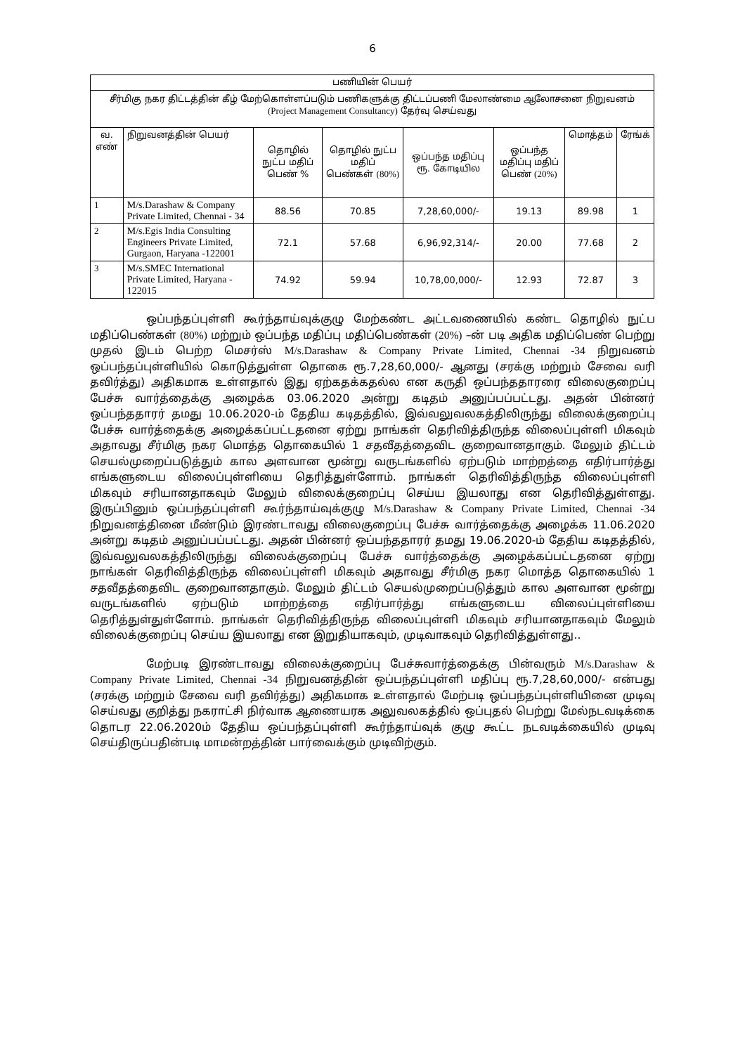6
| பணியின் பெயர் | | | | | | | |
| --- | --- | --- | --- | --- | --- | --- | --- |
| சீர்மிகு நகர திட்டத்தின் கீழ் மேற்கொள்ளப்படும் பணிகளுக்கு திட்டப்பணி மேலாண்மை ஆலோசனை நிறுவனம் (Project Management Consultancy) தேர்வு செய்வது | | | | | | | |
| வ. எண் | நிறுவனத்தின் பெயர் | தொழில் நுட்ப மதிப் பெண் % | தொழில் நுட்ப மதிப் பெண்கள் (80%) | ஒப்பந்த மதிப்பு ரூ. கோடியில | ஒப்பந்த மதிப்பு மதிப் பெண் (20%) | மொத்தம் | ரேங்க் |
| 1 | M/s.Darashaw & Company Private Limited, Chennai - 34 | 88.56 | 70.85 | 7,28,60,000/- | 19.13 | 89.98 | 1 |
| 2 | M/s.Egis India Consulting Engineers Private Limited, Gurgaon, Haryana -122001 | 72.1 | 57.68 | 6,96,92,314/- | 20.00 | 77.68 | 2 |
| 3 | M/s.SMEC International Private Limited, Haryana - 122015 | 74.92 | 59.94 | 10,78,00,000/- | 12.93 | 72.87 | 3 |
ஒப்பந்தப்புள்ளி கூர்ந்தாய்வுக்குழு மேற்கண்ட அட்டவணையில் கண்ட தொழில் நுட்ப மதிப்பெண்கள் (80%) மற்றும் ஒப்பந்த மதிப்பு மதிப்பெண்கள் (20%) –ன் படி அதிக மதிப்பெண் பெற்று முதல் இடம் பெற்ற மெசர்ஸ் M/s.Darashaw & Company Private Limited, Chennai -34 நிறுவனம் ஒப்பந்தப்புள்ளியில் கொடுத்துள்ள தொகை ரூ.7,28,60,000/- ஆனது (சரக்கு மற்றும் சேவை வரி தவிர்த்து) அதிகமாக உள்ளதால் இது ஏற்கதக்கதல்ல என கருதி ஒப்பந்ததாரரை விலைகுறைப்பு பேச்சு வார்த்தைக்கு அழைக்க 03.06.2020 அன்று கடிதம் அனுப்பப்பட்டது. அதன் பின்னர் ஒப்பந்ததாரர் தமது 10.06.2020-ம் தேதிய கடிதத்தில், இவ்வலுவலகத்திலிருந்து விலைக்குறைப்பு பேச்சு வார்த்தைக்கு அழைக்கப்பட்டதனை ஏற்று நாங்கள் தெரிவித்திருந்த விலைப்புள்ளி மிகவும் அதாவது சீர்மிகு நகர மொத்த தொகையில் 1 சதவீதத்தைவிட குறைவானதாகும். மேலும் திட்டம் செயல்முறைப்படுத்தும் கால அளவான மூன்று வருடங்களில் ஏற்படும் மாற்றத்தை எதிர்பார்த்து எங்களுடைய விலைப்புள்ளியை தெரித்துள்ளோம். நாங்கள் தெரிவித்திருந்த விலைப்புள்ளி மிகவும் சரியானதாகவும் மேலும் விலைக்குறைப்பு செய்ய இயலாது என தெரிவித்துள்ளது. இருப்பினும் ஒப்பந்தப்புள்ளி கூர்ந்தாய்வுக்குழு M/s.Darashaw & Company Private Limited, Chennai -34 நிறுவனத்தினை மீண்டும் இரண்டாவது விலைகுறைப்பு பேச்சு வார்த்தைக்கு அழைக்க 11.06.2020 அன்று கடிதம் அனுப்பப்பட்டது. அதன் பின்னர் ஒப்பந்ததாரர் தமது 19.06.2020-ம் தேதிய கடிதத்தில், இவ்வலுவலகத்திலிருந்து விலைக்குறைப்பு பேச்சு வார்த்தைக்கு அழைக்கப்பட்டதனை ஏற்று நாங்கள் தெரிவித்திருந்த விலைப்புள்ளி மிகவும் அதாவது சீர்மிகு நகர மொத்த தொகையில் 1 சதவீதத்தைவிட குறைவானதாகும். மேலும் திட்டம் செயல்முறைப்படுத்தும் கால அளவான மூன்று வருடங்களில் ஏற்படும் மாற்றத்தை எதிர்பார்த்து எங்களுடைய விலைப்புள்ளியை தெரித்துள்துள்ளோம். நாங்கள் தெரிவித்திருந்த விலைப்புள்ளி மிகவும் சரியானதாகவும் மேலும் விலைக்குறைப்பு செய்ய இயலாது என இறுதியாகவும், முடிவாகவும் தெரிவித்துள்ளது..
மேற்படி இரண்டாவது விலைக்குறைப்பு பேச்சுவார்த்தைக்கு பின்வரும் M/s.Darashaw & Company Private Limited, Chennai -34 நிறுவனத்தின் ஒப்பந்தப்புள்ளி மதிப்பு ரூ.7,28,60,000/- என்பது (சரக்கு மற்றும் சேவை வரி தவிர்த்து) அதிகமாக உள்ளதால் மேற்படி ஒப்பந்தப்புள்ளியினை முடிவு செய்வது குறித்து நகராட்சி நிர்வாக ஆணையரக அலுவலகத்தில் ஒப்புதல் பெற்று மேல்நடவடிக்கை தொடர 22.06.2020ம் தேதிய ஒப்பந்தப்புள்ளி கூர்ந்தாய்வுக் குழு கூட்ட நடவடிக்கையில் முடிவு செய்திருப்பதின்படி மாமன்றத்தின் பார்வைக்கும் முடிவிற்கும்.